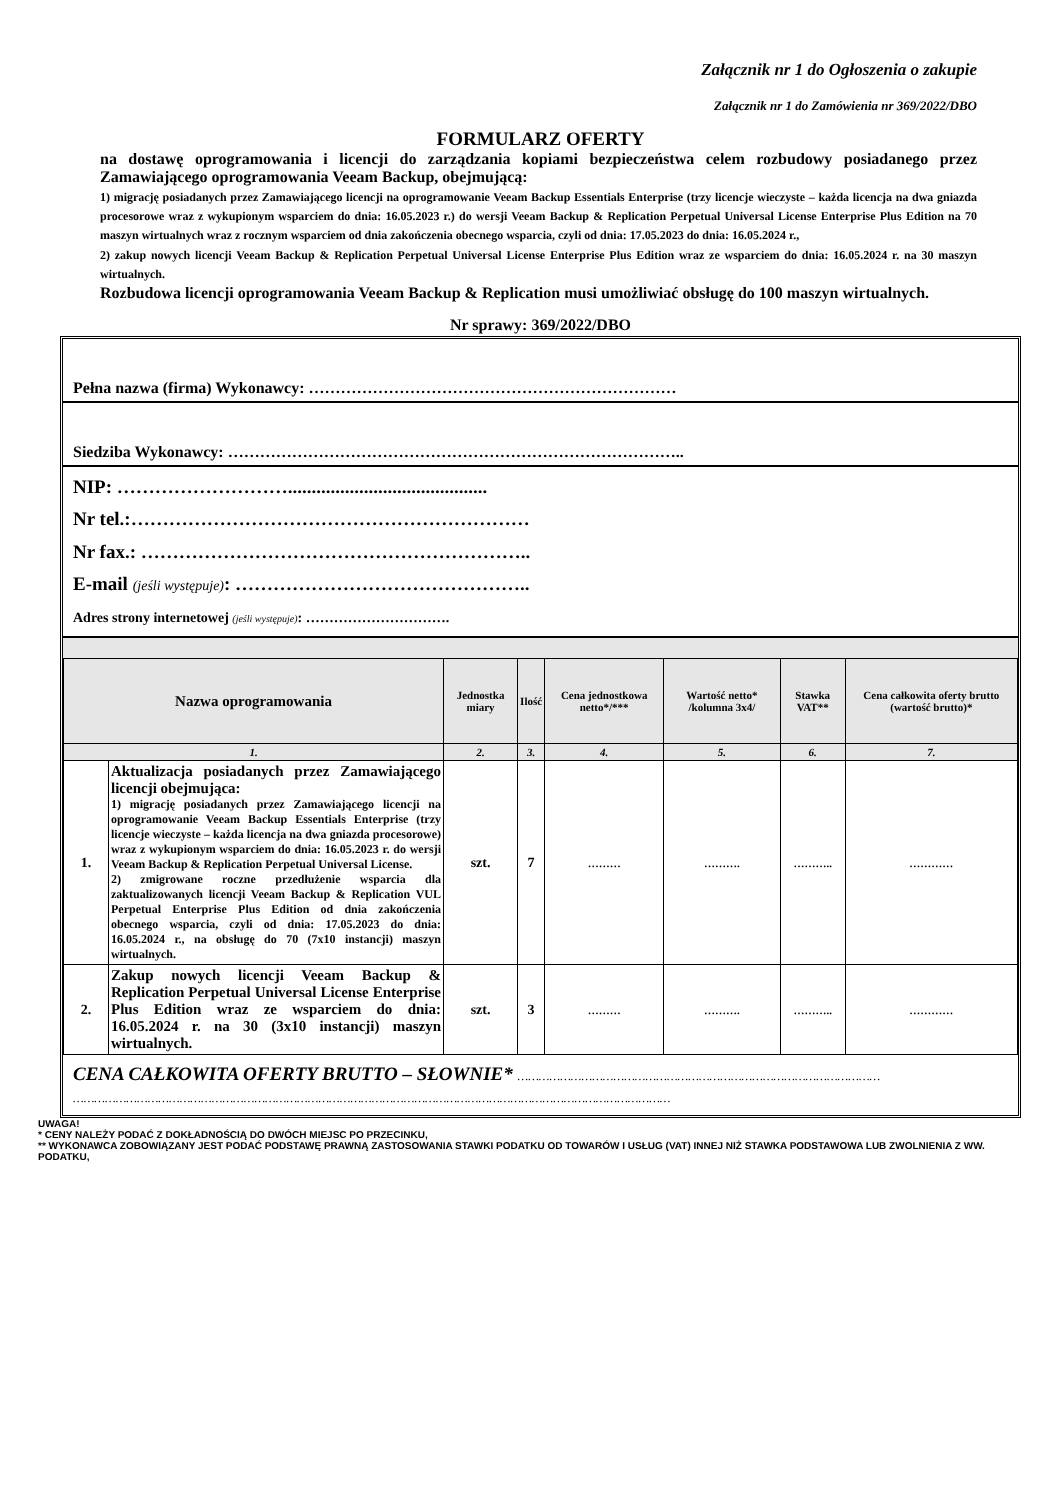Załącznik nr 1 do Ogłoszenia o zakupie
Załącznik nr 1 do Zamówienia nr 369/2022/DBO
FORMULARZ OFERTY
na dostawę oprogramowania i licencji do zarządzania kopiami bezpieczeństwa celem rozbudowy posiadanego przez Zamawiającego oprogramowania Veeam Backup, obejmującą:
1) migrację posiadanych przez Zamawiającego licencji na oprogramowanie Veeam Backup Essentials Enterprise (trzy licencje wieczyste – każda licencja na dwa gniazda procesorowe wraz z wykupionym wsparciem do dnia: 16.05.2023 r.) do wersji Veeam Backup & Replication Perpetual Universal License Enterprise Plus Edition na 70 maszyn wirtualnych wraz z rocznym wsparciem od dnia zakończenia obecnego wsparcia, czyli od dnia: 17.05.2023 do dnia: 16.05.2024 r.,
2) zakup nowych licencji Veeam Backup & Replication Perpetual Universal License Enterprise Plus Edition wraz ze wsparciem do dnia: 16.05.2024 r. na 30 maszyn wirtualnych.
Rozbudowa licencji oprogramowania Veeam Backup & Replication musi umożliwiać obsługę do 100 maszyn wirtualnych.
Nr sprawy: 369/2022/DBO
Pełna nazwa (firma) Wykonawcy: ……………………………………………………………
Siedziba Wykonawcy: …………………………………………………………………………..
NIP: ………………………..........................................
Nr tel.:………………………………………………………
Nr fax.: ……………………………………………………..
E-mail (jeśli występuje): ………………………………………..
Adres strony internetowej (jeśli występuje): ………………………….
| Nazwa oprogramowania | | Jednostka miary | Ilość | Cena jednostkowa netto*/*** | Wartość netto* /kolumna 3x4/ | Stawka VAT** | Cena całkowita oferty brutto (wartość brutto)* |
| --- | --- | --- | --- | --- | --- | --- | --- |
| 1. | | 2. | 3. | 4. | 5. | 6. | 7. |
| 1. | Aktualizacja posiadanych przez Zamawiającego licencji obejmująca: 1) migrację posiadanych przez Zamawiającego licencji na oprogramowanie Veeam Backup Essentials Enterprise (trzy licencje wieczyste – każda licencja na dwa gniazda procesorowe) wraz z wykupionym wsparciem do dnia: 16.05.2023 r. do wersji Veeam Backup & Replication Perpetual Universal License. 2) zmigrowane roczne przedłużenie wsparcia dla zaktualizowanych licencji Veeam Backup & Replication VUL Perpetual Enterprise Plus Edition od dnia zakończenia obecnego wsparcia, czyli od dnia: 17.05.2023 do dnia: 16.05.2024 r., na obsługę do 70 (7x10 instancji) maszyn wirtualnych. | szt. | 7 | ……… | ………. | ……….. | ………… |
| 2. | Zakup nowych licencji Veeam Backup & Replication Perpetual Universal License Enterprise Plus Edition wraz ze wsparciem do dnia: 16.05.2024 r. na 30 (3x10 instancji) maszyn wirtualnych. | szt. | 3 | ……… | ………. | ……….. | ………… |
CENA CAŁKOWITA OFERTY BRUTTO – SŁOWNIE* …………………………………………………………………………………………
……………………………………………………………………………………………………………………………………………………
UWAGA!
* CENY NALEŻY PODAĆ Z DOKŁADNOŚCIĄ DO DWÓCH MIEJSC PO PRZECINKU,
** WYKONAWCA ZOBOWIĄZANY JEST PODAĆ PODSTAWĘ PRAWNĄ ZASTOSOWANIA STAWKI PODATKU OD TOWARÓW I USŁUG (VAT) INNEJ NIŻ STAWKA PODSTAWOWA LUB ZWOLNIENIA Z WW. PODATKU,